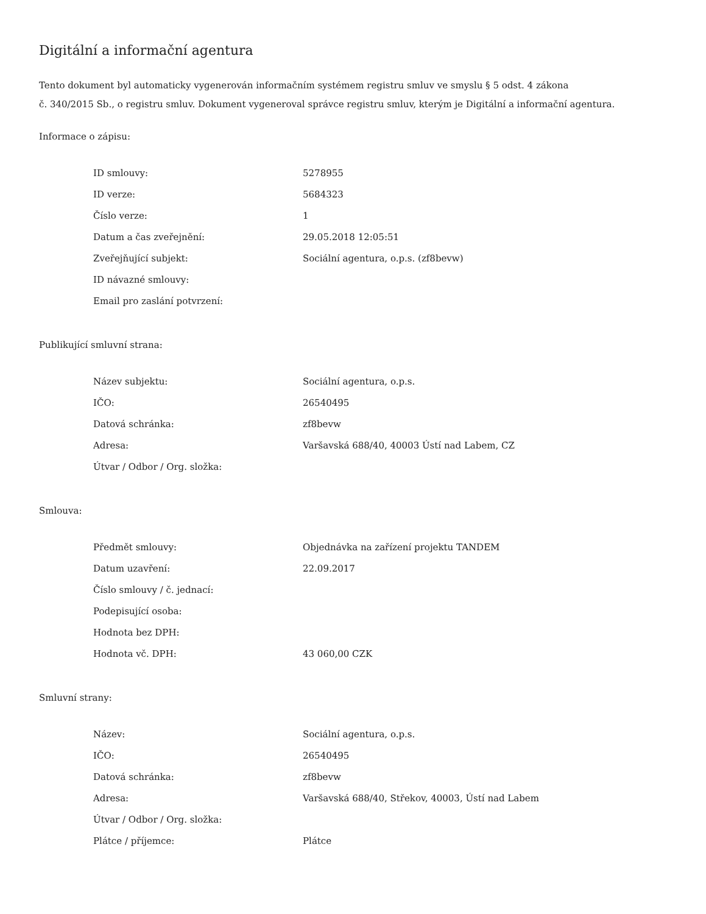Digitální a informační agentura
Tento dokument byl automaticky vygenerován informačním systémem registru smluv ve smyslu § 5 odst. 4 zákona
č. 340/2015 Sb., o registru smluv. Dokument vygeneroval správce registru smluv, kterým je Digitální a informační agentura.
Informace o zápisu:
| ID smlouvy: | 5278955 |
| ID verze: | 5684323 |
| Číslo verze: | 1 |
| Datum a čas zveřejnění: | 29.05.2018 12:05:51 |
| Zveřejňující subjekt: | Sociální agentura, o.p.s. (zf8bevw) |
| ID návazné smlouvy: | |
| Email pro zaslání potvrzení: | |
Publikující smluvní strana:
| Název subjektu: | Sociální agentura, o.p.s. |
| IČO: | 26540495 |
| Datová schránka: | zf8bevw |
| Adresa: | Varšavská 688/40, 40003 Ústí nad Labem, CZ |
| Útvar / Odbor / Org. složka: | |
Smlouva:
| Předmět smlouvy: | Objednávka na zařízení projektu TANDEM |
| Datum uzavření: | 22.09.2017 |
| Číslo smlouvy / č. jednací: | |
| Podepisující osoba: | |
| Hodnota bez DPH: | |
| Hodnota vč. DPH: | 43 060,00 CZK |
Smluvní strany:
| Název: | Sociální agentura, o.p.s. |
| IČO: | 26540495 |
| Datová schránka: | zf8bevw |
| Adresa: | Varšavská 688/40, Střekov, 40003, Ústí nad Labem |
| Útvar / Odbor / Org. složka: | |
| Plátce / příjemce: | Plátce |